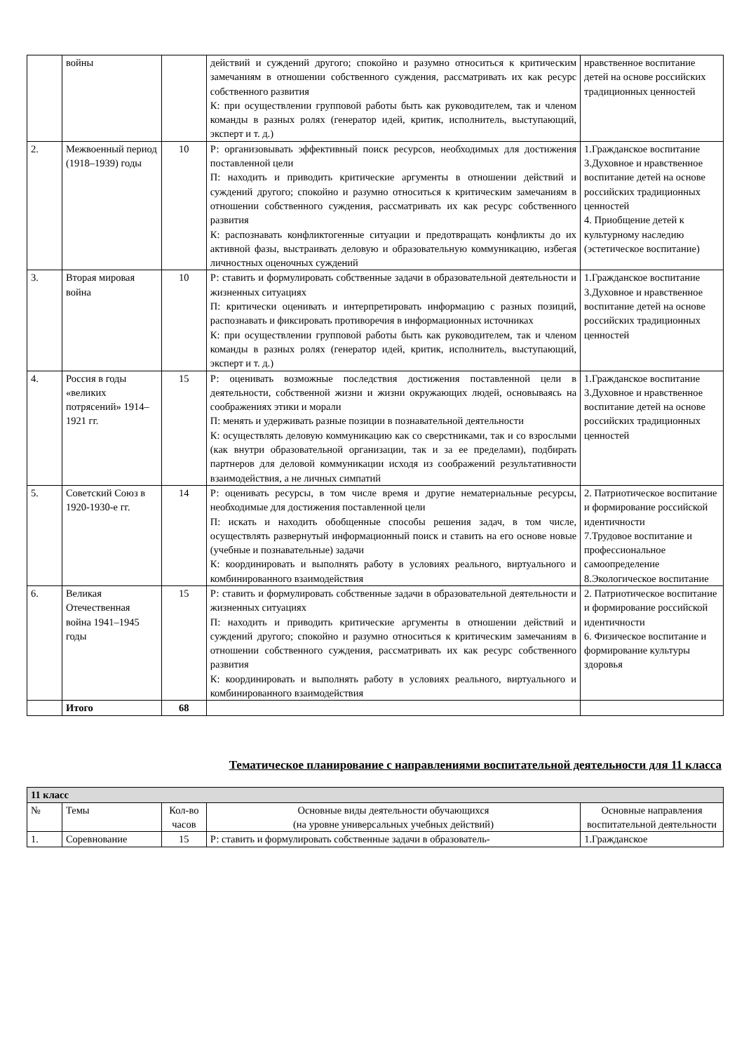| | войны | | действий и суждений другого; спокойно и разумно относиться к критическим замечаниям в отношении собственного суждения, рассматривать их как ресурс собственного развития К: при осуществлении групповой работы быть как руководителем, так и членом команды в разных ролях (генератор идей, критик, исполнитель, выступающий, эксперт и т. д.) | нравственное воспитание детей на основе российских традиционных ценностей |
| 2. | Межвоенный период (1918–1939) годы | 10 | Р: организовывать эффективный поиск ресурсов, необходимых для достижения поставленной цели П: находить и приводить критические аргументы в отношении действий и суждений другого; спокойно и разумно относиться к критическим замечаниям в отношении собственного суждения, рассматривать их как ресурс собственного развития К: распознавать конфликтогенные ситуации и предотвращать конфликты до их активной фазы, выстраивать деловую и образовательную коммуникацию, избегая личностных оценочных суждений | 1.Гражданское воспитание 3.Духовное и нравственное воспитание детей на основе российских традиционных ценностей 4. Приобщение детей к культурному наследию (эстетическое воспитание) |
| 3. | Вторая мировая война | 10 | Р: ставить и формулировать собственные задачи в образовательной деятельности и жизненных ситуациях П: критически оценивать и интерпретировать информацию с разных позиций, распознавать и фиксировать противоречия в информационных источниках К: при осуществлении групповой работы быть как руководителем, так и членом команды в разных ролях (генератор идей, критик, исполнитель, выступающий, эксперт и т. д.) | 1.Гражданское воспитание 3.Духовное и нравственное воспитание детей на основе российских традиционных ценностей |
| 4. | Россия в годы «великих потрясений» 1914–1921 гг. | 15 | Р: оценивать возможные последствия достижения поставленной цели в деятельности, собственной жизни и жизни окружающих людей, основываясь на соображениях этики и морали П: менять и удерживать разные позиции в познавательной деятельности К: осуществлять деловую коммуникацию как со сверстниками, так и со взрослыми (как внутри образовательной организации, так и за ее пределами), подбирать партнеров для деловой коммуникации исходя из соображений результативности взаимодействия, а не личных симпатий | 1.Гражданское воспитание 3.Духовное и нравственное воспитание детей на основе российских традиционных ценностей |
| 5. | Советский Союз в 1920-1930-е гг. | 14 | Р: оценивать ресурсы, в том числе время и другие нематериальные ресурсы, необходимые для достижения поставленной цели П: искать и находить обобщенные способы решения задач, в том числе, осуществлять развернутый информационный поиск и ставить на его основе новые (учебные и познавательные) задачи К: координировать и выполнять работу в условиях реального, виртуального и комбинированного взаимодействия | 2. Патриотическое воспитание и формирование российской идентичности 7.Трудовое воспитание и профессиональное самоопределение 8.Экологическое воспитание |
| 6. | Великая Отечественная война 1941–1945 годы | 15 | Р: ставить и формулировать собственные задачи в образовательной деятельности и жизненных ситуациях П: находить и приводить критические аргументы в отношении действий и суждений другого; спокойно и разумно относиться к критическим замечаниям в отношении собственного суждения, рассматривать их как ресурс собственного развития К: координировать и выполнять работу в условиях реального, виртуального и комбинированного взаимодействия | 2. Патриотическое воспитание и формирование российской идентичности 6. Физическое воспитание и формирование культуры здоровья |
| | Итого | 68 | | |
Тематическое планирование с направлениями воспитательной деятельности для 11 класса
| 11 класс | | | | |
| № | Темы | Кол-во часов | Основные виды деятельности обучающихся (на уровне универсальных учебных действий) | Основные направления воспитательной деятельности |
| 1. | Соревнование | 15 | Р: ставить и формулировать собственные задачи в образователь- | 1.Гражданское |